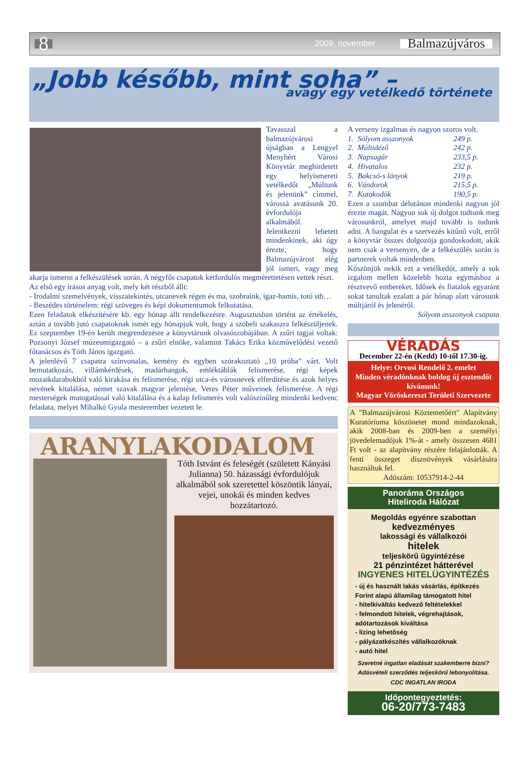8 2009. november Balmazújváros
„Jobb később, mint soha” –
avagy egy vetélkedő története
Tavasszal a balmazújvárosi újságban a Lengyel Menyhért Városi Könyvtár meghirdetett egy helyismereti vetélkedőt „Múltunk és jelenünk” címmel, várossá avatásunk 20. évfordulója alkalmából. Jelentkezni lehetett mindenkinek, aki úgy érezte, hogy Balmazújvárost elég jól ismeri, vagy meg akarja ismerni a felkészülések során. A négyfős csapatok kétfordulós megmérettetésen vettek részt.
Az első egy írásos anyag volt, mely két részből állt:
- Irodalmi szemelvények, visszatekintés, utcanevek régen és ma, szobraink, igaz-hamis, totó stb…
- Beszédes történelem: régi szöveges és képi dokumentumok felkutatása.
Ezen feladatok elkészítésére kb. egy hónap állt rendelkezésre. Augusztusban történt az értékelés, aztán a tovább jutó csapatoknak ismét egy hónapjuk volt, hogy a szóbeli szakaszra felkészüljenek. Ez szeptember 19-én került megrendezésre a könyvtárunk olvasószobájában. A zsűri tagjai voltak: Pozsonyi József múzeumigazgató – a zsűri elnöke, valamint Takács Erika közművelődési vezető főtanácsos és Tóth János igazgató.
A jelenlévő 7 csapatra színvonalas, kemény és egyben szórakoztató „10 próba” várt. Volt bemutatkozás, villámkérdések, madárhangok, emléktáblák felismerése, régi képek mozaikdarabokból való kirakása és felismerése, régi utca-és városnevek elferdítése és azok helyes nevének kitalálása, német szavak magyar jelentése, Veres Péter műveinek felismerése. A régi mesterségek mutogatással való kitalálása és a kalap felismerés volt valószínűleg mindenki kedvenc feladata, melyet Mihalkó Gyula mesterember vezetett le.
ARANYLAKODALOM
Tóth Istvánt és feleségét (született Kányási Julianna) 50. házassági évfordulójuk alkalmából sok szeretettel köszöntik lányai, vejei, unokái és minden kedves hozzátartozó.
A verseny izgalmas és nagyon szoros volt.
| 1. | Sólyom asszonyok | 249 p. |
| 2. | Múltidéző | 242 p. |
| 3. | Napsugár | 233,5 p. |
| 4. | Hivatalos | 232 p. |
| 5. | Bakcsó-s lányok | 219 p. |
| 6. | Vándorok | 215,5 p. |
| 7. | Kutakodók | 190,5 p. |
Ezen a szombat délutánon mindenki nagyon jól érezte magát. Nagyon sok új dolgot tudtunk meg városunkról, amelyet majd tovább is tudunk adni. A hangulat és a szervezés kitűnő volt, erről a könyvtár összes dolgozója gondoskodott, akik nem csak a versenyen, de a felkészülés során is partnerek voltak mindenben.
Köszönjük nekik ezt a vetélkedőt, amely a sok izgalom mellett közelebb hozta egymáshoz a résztvevő embereket. Idősek és fiatalok egyaránt sokat tanultak ezalatt a pár hónap alatt városunk múltjáról és jelenéről.
Sólyom asszonyok csapata
VÉRADÁS
December 22-én (Kedd) 10-től 17.30-ig.
Helye: Orvosi Rendelő 2. emelet
Minden véradónknak boldog új esztendőt kívánunk!
Magyar Vöröskereszt Területi Szervezete
A "Balmazújvárosi Köztemetőért" Alapítvány Kuratóriuma köszönetet mond mindazoknak, akik 2008-ban és 2009-ben a személyi jövedelemadójuk 1%-át - amely összesen 4681 Ft volt - az alapítvány részére felajánlották. A fenti összeget dísznövények vásárlására használtuk fel.
Adószám: 10537914-2-44
Panoráma Országos
Hiteliroda Hálózat
Megoldás egyénre szabottan
kedvezményes
lakossági és vállalkozói
hitelek
teljeskörű ügyintézése
21 pénzintézet hátterével
INGYENES HITELÜGYINTÉZÉS
- új és használt lakás vásárlás, építkezés Forint alapú államilag támogatott hitel
- hitelkiváltás kedvező feltételekkel
- felmondott hitelek, végrehajtások, adótartozások kiváltása
- lízing lehetőség
- pályázatkészítés vállalkozóknak
- autó hitel
Szeretné ingatlan eladását szakemberre bízni?
Adásvételi szerződés teljeskörű lebonyolítása.
CDC INGATLAN IRODA
Időpontegyeztetés:
06-20/773-7483